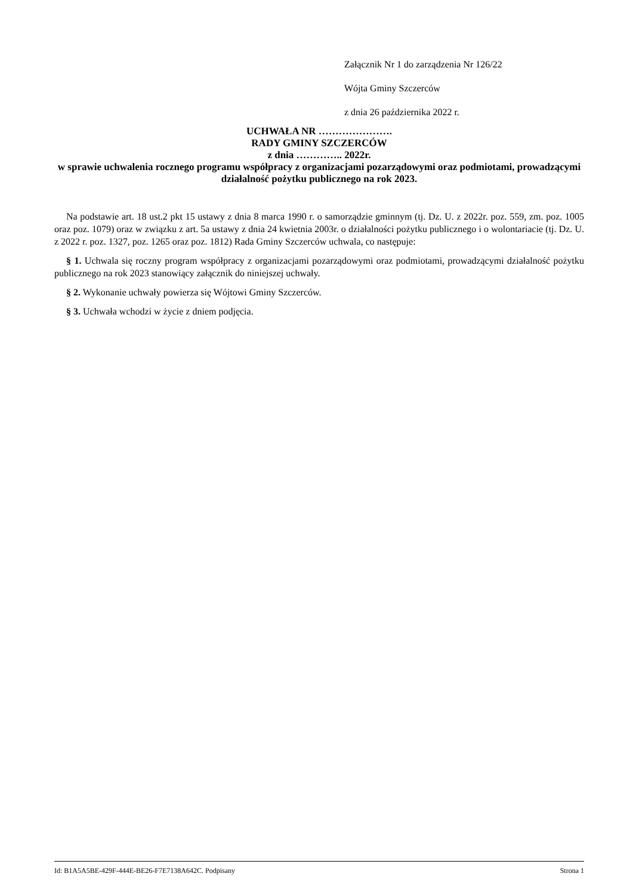Załącznik Nr 1 do zarządzenia Nr 126/22
Wójta Gminy Szczerców
z dnia 26 października 2022 r.
UCHWAŁA NR ………………….
RADY GMINY SZCZERCÓW
z dnia ………….. 2022r.
w sprawie uchwalenia rocznego programu współpracy z organizacjami pozarządowymi oraz podmiotami, prowadzącymi działalność pożytku publicznego na rok 2023.
Na podstawie art. 18 ust.2 pkt 15 ustawy z dnia 8 marca 1990 r. o samorządzie gminnym (tj. Dz. U. z 2022r. poz. 559, zm. poz. 1005 oraz poz. 1079) oraz w związku z art. 5a ustawy z dnia 24 kwietnia 2003r. o działalności pożytku publicznego i o wolontariacie (tj. Dz. U. z 2022 r. poz. 1327, poz. 1265 oraz poz. 1812) Rada Gminy Szczerców uchwala, co następuje:
§ 1. Uchwala się roczny program współpracy z organizacjami pozarządowymi oraz podmiotami, prowadzącymi działalność pożytku publicznego na rok 2023 stanowiący załącznik do niniejszej uchwały.
§ 2. Wykonanie uchwały powierza się Wójtowi Gminy Szczerców.
§ 3. Uchwała wchodzi w życie z dniem podjęcia.
Id: B1A5A5BE-429F-444E-BE26-F7E7138A642C. Podpisany Strona 1